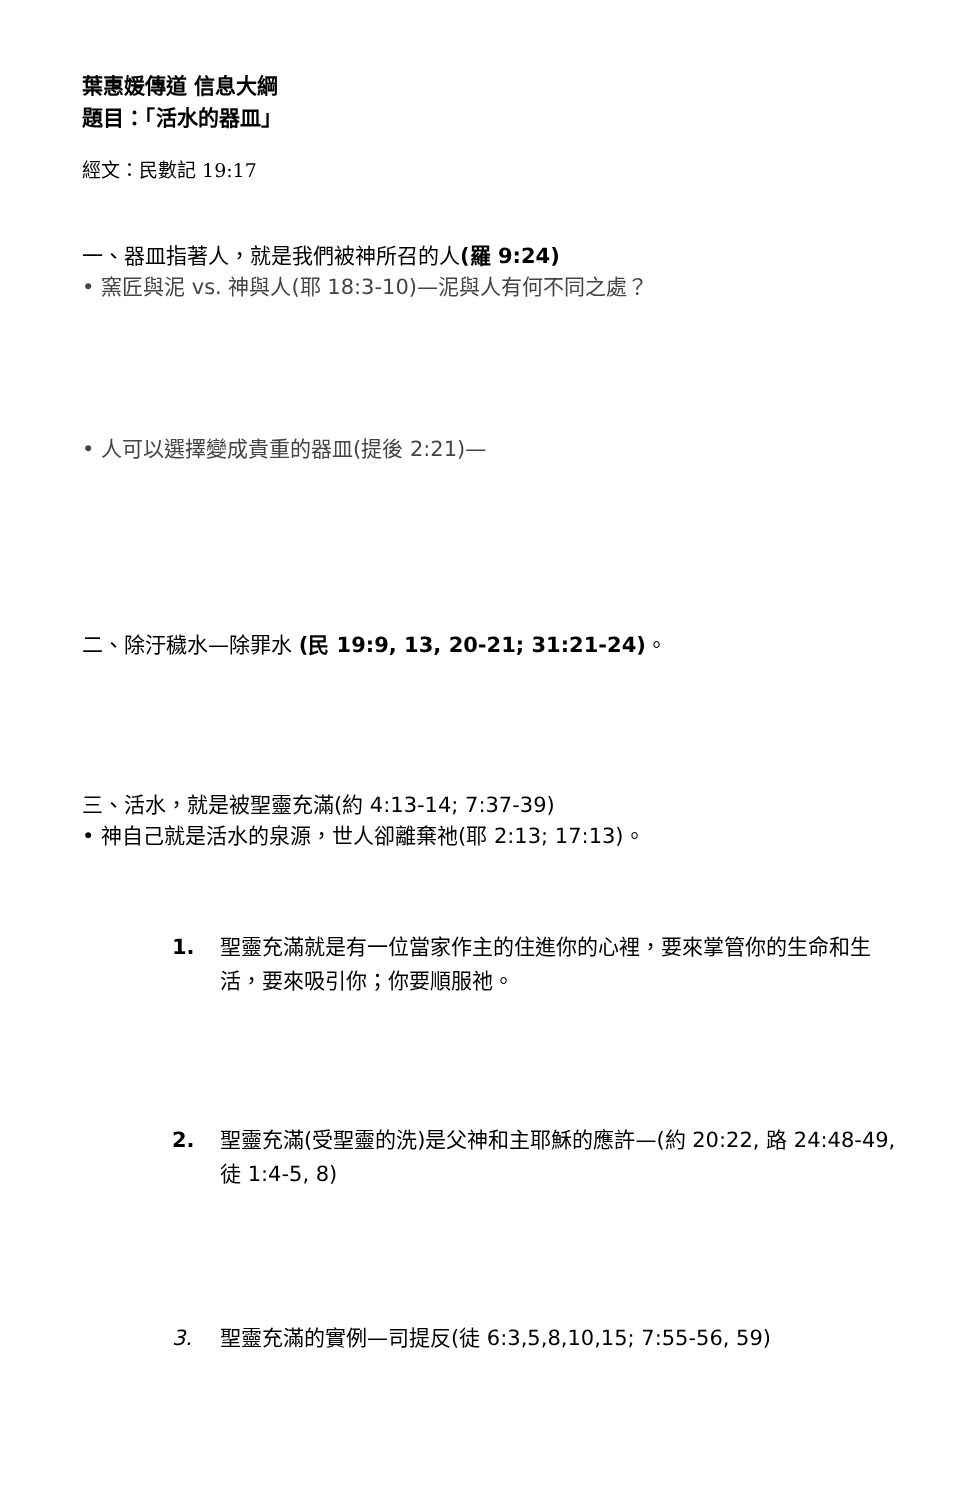葉惠媛傳道 信息大綱
題目：「活水的器皿」
經文：民數記 19:17
一、器皿指著人，就是我們被神所召的人(羅 9:24)
• 窯匠與泥 vs. 神與人(耶 18:3-10)—泥與人有何不同之處？
• 人可以選擇變成貴重的器皿(提後 2:21)—
二、除汙穢水—除罪水 (民 19:9, 13, 20-21; 31:21-24)。
三、活水，就是被聖靈充滿(約 4:13-14; 7:37-39)
• 神自己就是活水的泉源，世人卻離棄祂(耶 2:13; 17:13)。
1. 聖靈充滿就是有一位當家作主的住進你的心裡，要來掌管你的生命和生活，要來吸引你；你要順服祂。
2. 聖靈充滿(受聖靈的洗)是父神和主耶穌的應許—(約 20:22, 路 24:48-49, 徒 1:4-5, 8)
3. 聖靈充滿的實例—司提反(徒 6:3,5,8,10,15; 7:55-56, 59)